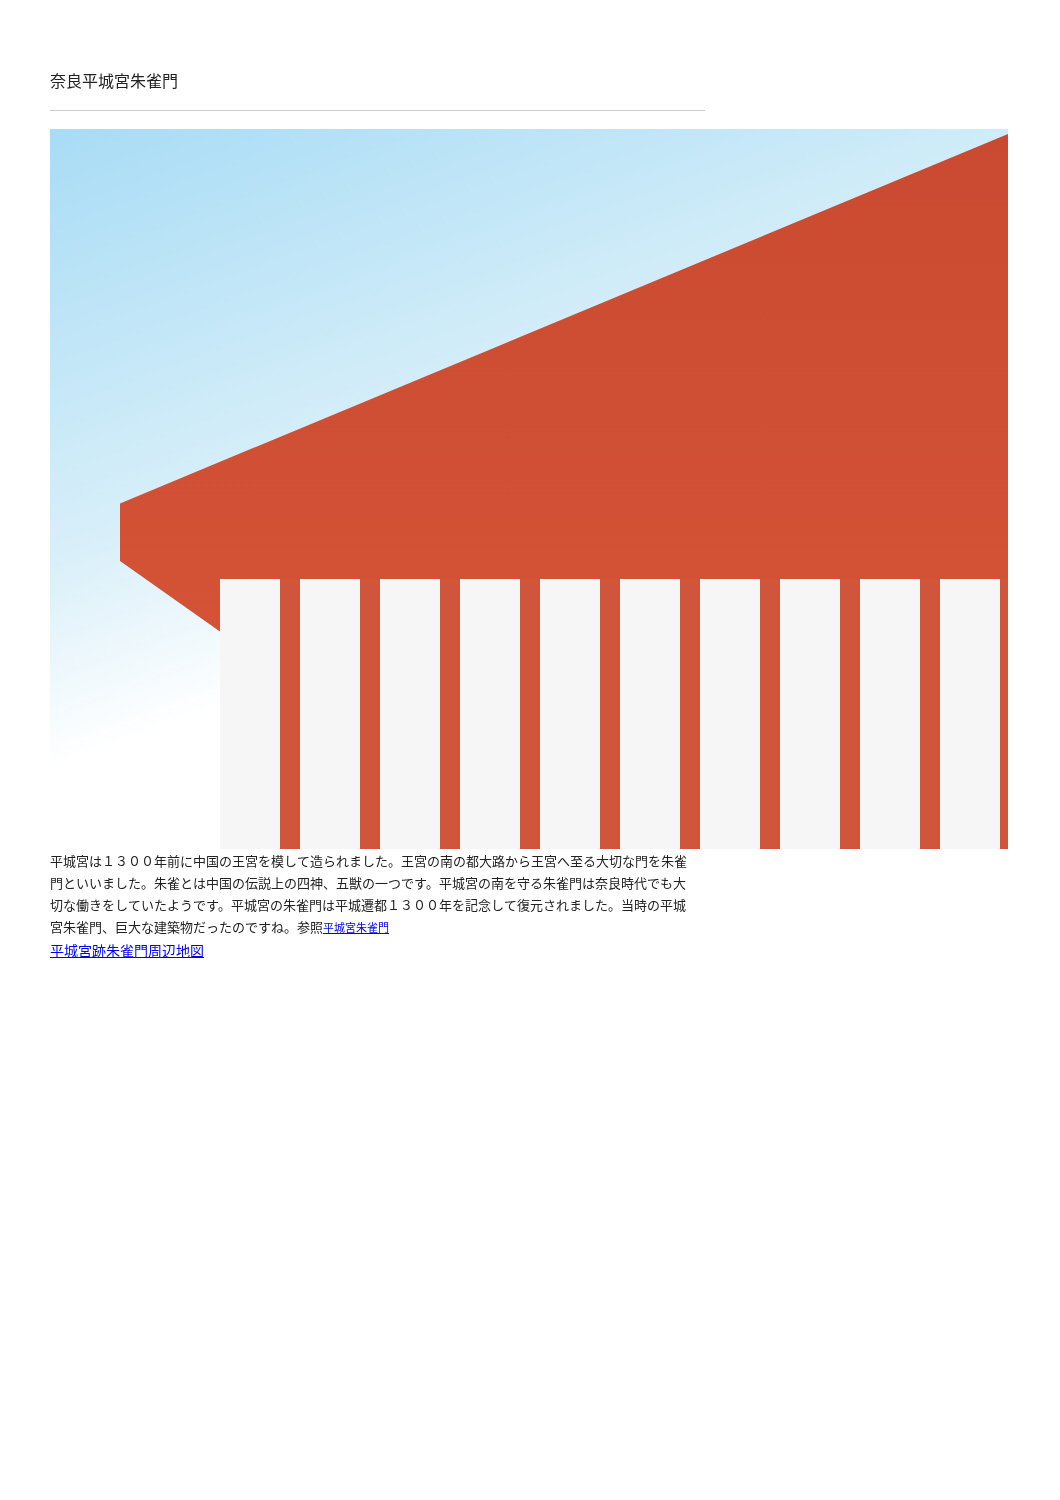奈良平城宮朱雀門
平城宮は１３００年前に中国の王宮を模して造られました。王宮の南の都大路から王宮へ至る大切な門を朱雀門といいました。朱雀とは中国の伝説上の四神、五獣の一つです。平城宮の南を守る朱雀門は奈良時代でも大切な働きをしていたようです。平城宮の朱雀門は平城遷都１３００年を記念して復元されました。当時の平城宮朱雀門、巨大な建築物だったのですね。参照平城宮朱雀門
平城宮跡朱雀門周辺地図